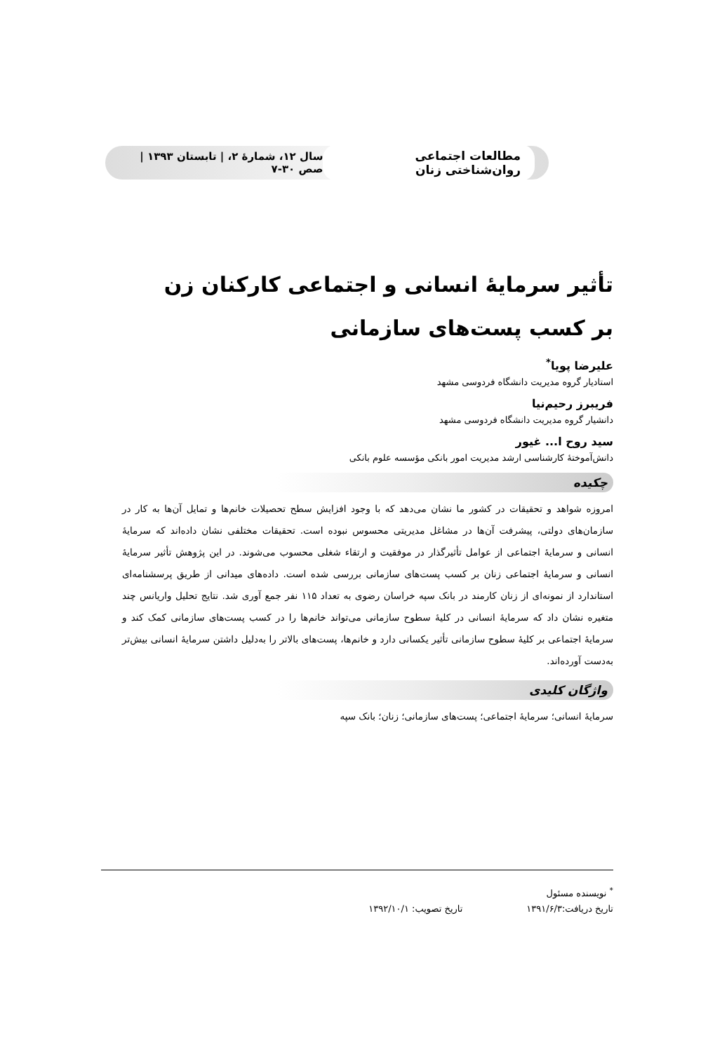مطالعات اجتماعی روان‌شناختی زنان سال ۱۲، شمارهٔ ۲، | تابستان ۱۳۹۳ | صص ۳۰-۷
تأثیر سرمایهٔ انسانی و اجتماعی کارکنان زن
بر کسب پست‌های سازمانی
علیرضا پویا<sup>*</sup>
استادیار گروه مدیریت دانشگاه فردوسی مشهد
فریبرز رحیم‌نیا
دانشیار گروه مدیریت دانشگاه فردوسی مشهد
سید روح ا... غیور
دانش‌آموختهٔ کارشناسی ارشد مدیریت امور بانکی مؤسسه علوم بانکی
چکیده
امروزه شواهد و تحقیقات در کشور ما نشان می‌دهد که با وجود افزایش سطح تحصیلات خانم‌ها و تمایل آن‌ها به کار در سازمان‌های دولتی، پیشرفت آن‌ها در مشاغل مدیریتی محسوس نبوده است. تحقیقات مختلفی نشان داده‌اند که سرمایهٔ انسانی و سرمایهٔ اجتماعی از عوامل تأثیرگذار در موفقیت و ارتقاء شغلی محسوب می‌شوند. در این پژوهش تأثیر سرمایهٔ انسانی و سرمایهٔ اجتماعی زنان بر کسب پست‌های سازمانی بررسی شده است. داده‌های میدانی از طریق پرسشنامه‌ای استاندارد از نمونه‌ای از زنان کارمند در بانک سپه خراسان رضوی به تعداد ۱۱۵ نفر جمع آوری شد. نتایج تحلیل واریانس چند متغیره نشان داد که سرمایهٔ انسانی در کلیهٔ سطوح سازمانی می‌تواند خانم‌ها را در کسب پست‌های سازمانی کمک کند و سرمایهٔ اجتماعی بر کلیهٔ سطوح سازمانی تأثیر یکسانی دارد و خانم‌ها، پست‌های بالاتر را به‌دلیل داشتن سرمایهٔ انسانی بیش‌تر به‌دست آورده‌اند.
واژگان کلیدی
سرمایهٔ انسانی؛ سرمایهٔ اجتماعی؛ پست‌های سازمانی؛ زنان؛ بانک سپه
<sup>*</sup> نویسنده مسئول
تاریخ دریافت:۱۳۹۱/۶/۳ تاریخ تصویب: ۱۳۹۲/۱۰/۱